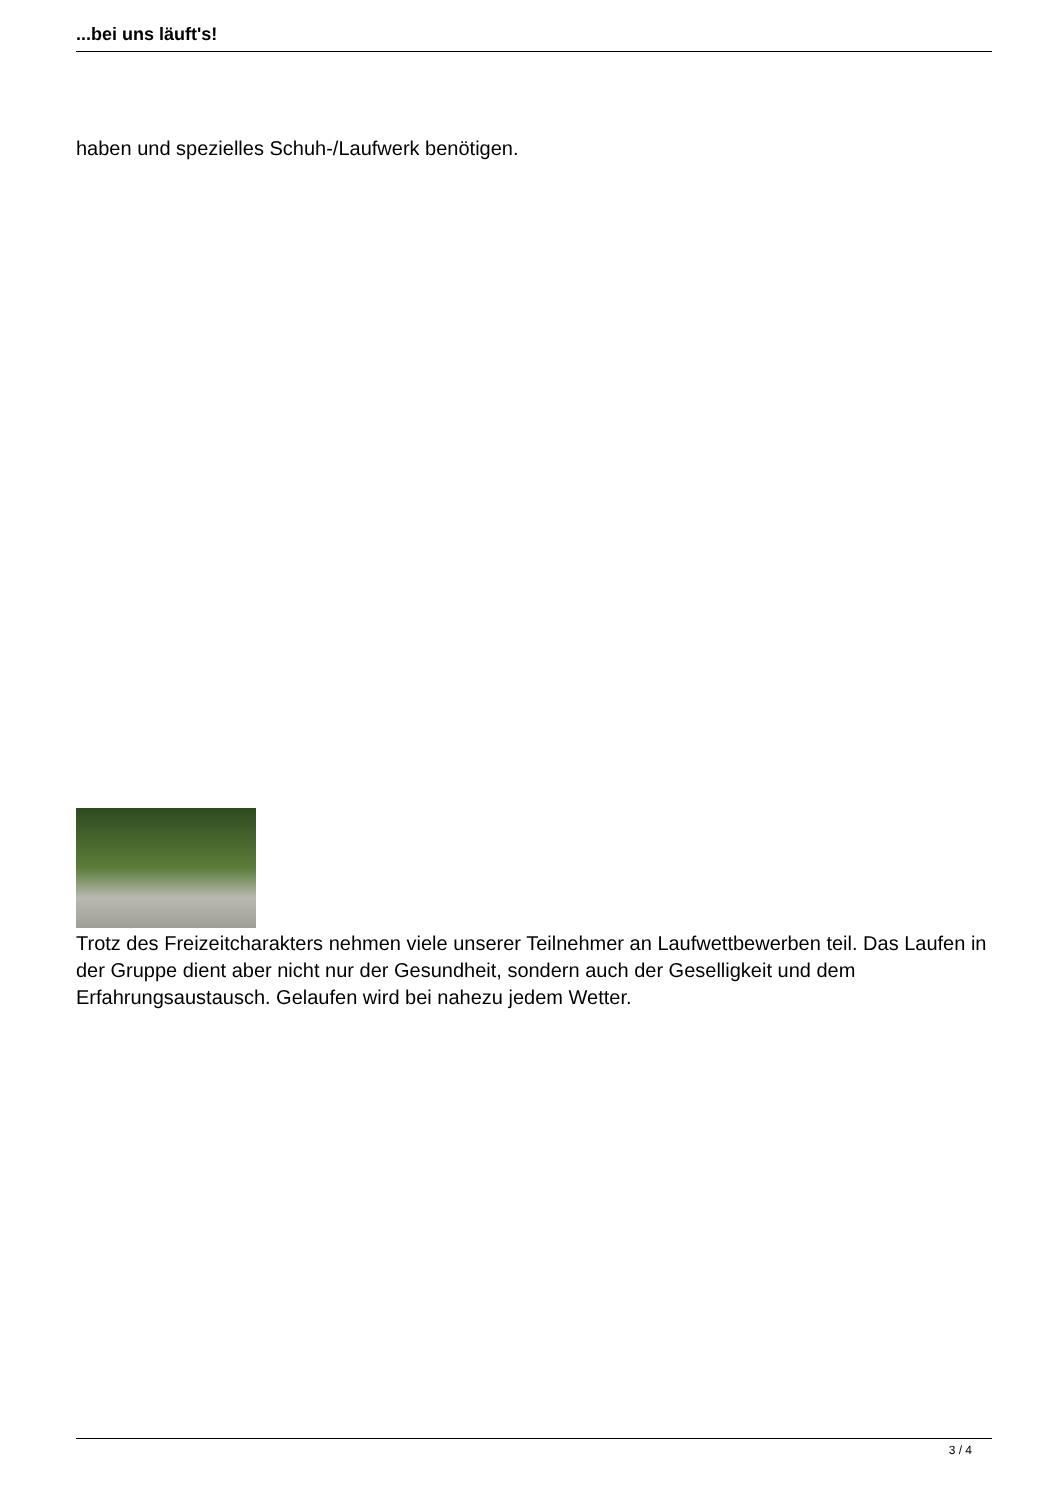...bei uns läuft's!
haben und spezielles Schuh-/Laufwerk benötigen.
Trotz des Freizeitcharakters nehmen viele unserer Teilnehmer an Laufwettbewerben teil. Das Laufen in der Gruppe dient aber nicht nur der Gesundheit, sondern auch der Geselligkeit und dem Erfahrungsaustausch. Gelaufen wird bei nahezu jedem Wetter.
3 / 4